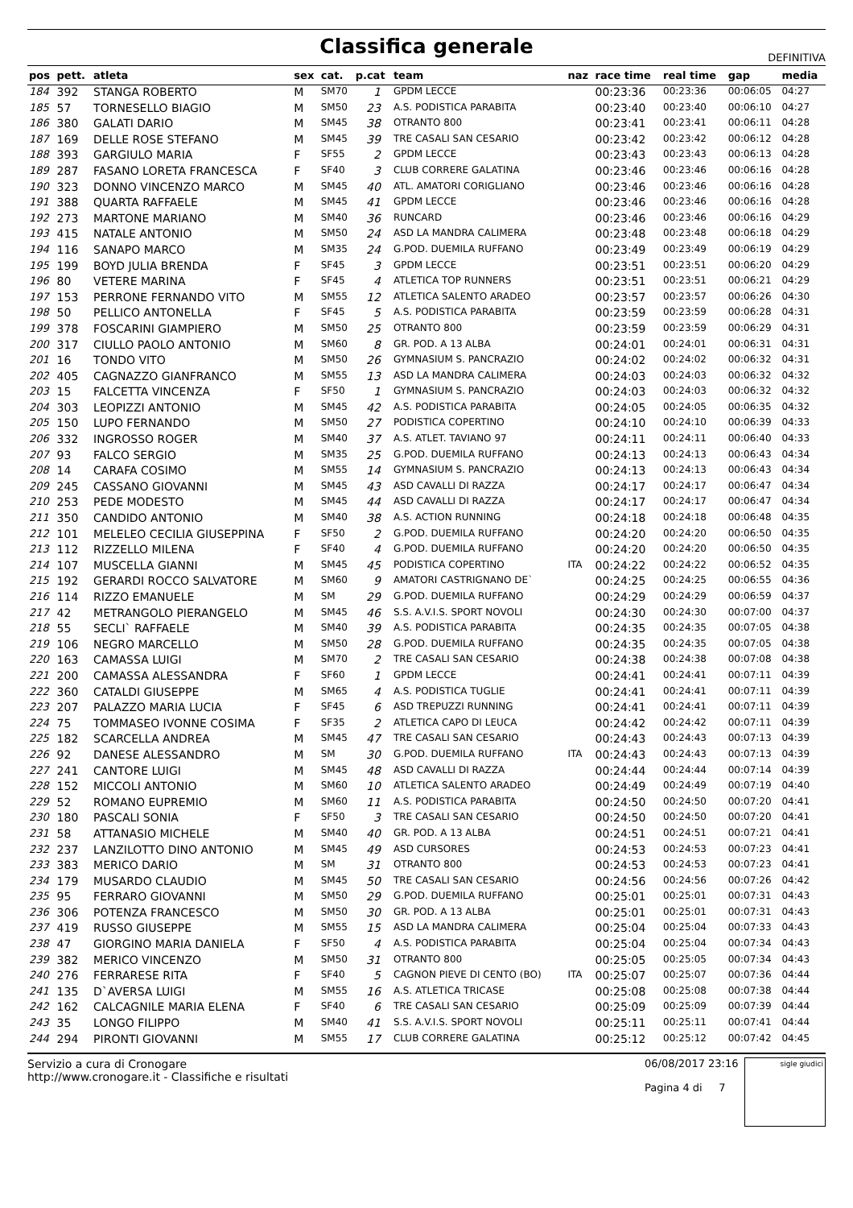Classifica generale
DEFINITIVA
| pos | pett. | atleta | sex | cat. | p.cat | team | naz | race time | real time | gap | media |
| --- | --- | --- | --- | --- | --- | --- | --- | --- | --- | --- | --- |
| 184 | 392 | STANGA ROBERTO | M | SM70 | 1 | GPDM LECCE | | 00:23:36 | 00:23:36 | 00:06:05 | 04:27 |
| 185 | 57 | TORNESELLO BIAGIO | M | SM50 | 23 | A.S. PODISTICA PARABITA | | 00:23:40 | 00:23:40 | 00:06:10 | 04:27 |
| 186 | 380 | GALATI DARIO | M | SM45 | 38 | OTRANTO 800 | | 00:23:41 | 00:23:41 | 00:06:11 | 04:28 |
| 187 | 169 | DELLE ROSE STEFANO | M | SM45 | 39 | TRE CASALI SAN CESARIO | | 00:23:42 | 00:23:42 | 00:06:12 | 04:28 |
| 188 | 393 | GARGIULO MARIA | F | SF55 | 2 | GPDM LECCE | | 00:23:43 | 00:23:43 | 00:06:13 | 04:28 |
| 189 | 287 | FASANO LORETA FRANCESCA | F | SF40 | 3 | CLUB CORRERE GALATINA | | 00:23:46 | 00:23:46 | 00:06:16 | 04:28 |
| 190 | 323 | DONNO VINCENZO MARCO | M | SM45 | 40 | ATL. AMATORI CORIGLIANO | | 00:23:46 | 00:23:46 | 00:06:16 | 04:28 |
| 191 | 388 | QUARTA RAFFAELE | M | SM45 | 41 | GPDM LECCE | | 00:23:46 | 00:23:46 | 00:06:16 | 04:28 |
| 192 | 273 | MARTONE MARIANO | M | SM40 | 36 | RUNCARD | | 00:23:46 | 00:23:46 | 00:06:16 | 04:29 |
| 193 | 415 | NATALE ANTONIO | M | SM50 | 24 | ASD LA MANDRA CALIMERA | | 00:23:48 | 00:23:48 | 00:06:18 | 04:29 |
| 194 | 116 | SANAPO MARCO | M | SM35 | 24 | G.POD. DUEMILA RUFFANO | | 00:23:49 | 00:23:49 | 00:06:19 | 04:29 |
| 195 | 199 | BOYD JULIA BRENDA | F | SF45 | 3 | GPDM LECCE | | 00:23:51 | 00:23:51 | 00:06:20 | 04:29 |
| 196 | 80 | VETERE MARINA | F | SF45 | 4 | ATLETICA TOP RUNNERS | | 00:23:51 | 00:23:51 | 00:06:21 | 04:29 |
| 197 | 153 | PERRONE FERNANDO VITO | M | SM55 | 12 | ATLETICA SALENTO ARADEO | | 00:23:57 | 00:23:57 | 00:06:26 | 04:30 |
| 198 | 50 | PELLICO ANTONELLA | F | SF45 | 5 | A.S. PODISTICA PARABITA | | 00:23:59 | 00:23:59 | 00:06:28 | 04:31 |
| 199 | 378 | FOSCARINI GIAMPIERO | M | SM50 | 25 | OTRANTO 800 | | 00:23:59 | 00:23:59 | 00:06:29 | 04:31 |
| 200 | 317 | CIULLO PAOLO ANTONIO | M | SM60 | 8 | GR. POD. A 13 ALBA | | 00:24:01 | 00:24:01 | 00:06:31 | 04:31 |
| 201 | 16 | TONDO VITO | M | SM50 | 26 | GYMNASIUM S. PANCRAZIO | | 00:24:02 | 00:24:02 | 00:06:32 | 04:31 |
| 202 | 405 | CAGNAZZO GIANFRANCO | M | SM55 | 13 | ASD LA MANDRA CALIMERA | | 00:24:03 | 00:24:03 | 00:06:32 | 04:32 |
| 203 | 15 | FALCETTA VINCENZA | F | SF50 | 1 | GYMNASIUM S. PANCRAZIO | | 00:24:03 | 00:24:03 | 00:06:32 | 04:32 |
| 204 | 303 | LEOPIZZI ANTONIO | M | SM45 | 42 | A.S. PODISTICA PARABITA | | 00:24:05 | 00:24:05 | 00:06:35 | 04:32 |
| 205 | 150 | LUPO FERNANDO | M | SM50 | 27 | PODISTICA COPERTINO | | 00:24:10 | 00:24:10 | 00:06:39 | 04:33 |
| 206 | 332 | INGROSSO ROGER | M | SM40 | 37 | A.S. ATLET. TAVIANO 97 | | 00:24:11 | 00:24:11 | 00:06:40 | 04:33 |
| 207 | 93 | FALCO SERGIO | M | SM35 | 25 | G.POD. DUEMILA RUFFANO | | 00:24:13 | 00:24:13 | 00:06:43 | 04:34 |
| 208 | 14 | CARAFA COSIMO | M | SM55 | 14 | GYMNASIUM S. PANCRAZIO | | 00:24:13 | 00:24:13 | 00:06:43 | 04:34 |
| 209 | 245 | CASSANO GIOVANNI | M | SM45 | 43 | ASD CAVALLI DI RAZZA | | 00:24:17 | 00:24:17 | 00:06:47 | 04:34 |
| 210 | 253 | PEDE MODESTO | M | SM45 | 44 | ASD CAVALLI DI RAZZA | | 00:24:17 | 00:24:17 | 00:06:47 | 04:34 |
| 211 | 350 | CANDIDO ANTONIO | M | SM40 | 38 | A.S. ACTION RUNNING | | 00:24:18 | 00:24:18 | 00:06:48 | 04:35 |
| 212 | 101 | MELELEO CECILIA GIUSEPPINA | F | SF50 | 2 | G.POD. DUEMILA RUFFANO | | 00:24:20 | 00:24:20 | 00:06:50 | 04:35 |
| 213 | 112 | RIZZELLO MILENA | F | SF40 | 4 | G.POD. DUEMILA RUFFANO | | 00:24:20 | 00:24:20 | 00:06:50 | 04:35 |
| 214 | 107 | MUSCELLA GIANNI | M | SM45 | 45 | PODISTICA COPERTINO | ITA | 00:24:22 | 00:24:22 | 00:06:52 | 04:35 |
| 215 | 192 | GERARDI ROCCO SALVATORE | M | SM60 | 9 | AMATORI CASTRIGNANO DE` | | 00:24:25 | 00:24:25 | 00:06:55 | 04:36 |
| 216 | 114 | RIZZO EMANUELE | M | SM | 29 | G.POD. DUEMILA RUFFANO | | 00:24:29 | 00:24:29 | 00:06:59 | 04:37 |
| 217 | 42 | METRANGOLO PIERANGELO | M | SM45 | 46 | S.S. A.V.I.S. SPORT NOVOLI | | 00:24:30 | 00:24:30 | 00:07:00 | 04:37 |
| 218 | 55 | SECLI` RAFFAELE | M | SM40 | 39 | A.S. PODISTICA PARABITA | | 00:24:35 | 00:24:35 | 00:07:05 | 04:38 |
| 219 | 106 | NEGRO MARCELLO | M | SM50 | 28 | G.POD. DUEMILA RUFFANO | | 00:24:35 | 00:24:35 | 00:07:05 | 04:38 |
| 220 | 163 | CAMASSA LUIGI | M | SM70 | 2 | TRE CASALI SAN CESARIO | | 00:24:38 | 00:24:38 | 00:07:08 | 04:38 |
| 221 | 200 | CAMASSA ALESSANDRA | F | SF60 | 1 | GPDM LECCE | | 00:24:41 | 00:24:41 | 00:07:11 | 04:39 |
| 222 | 360 | CATALDI GIUSEPPE | M | SM65 | 4 | A.S. PODISTICA TUGLIE | | 00:24:41 | 00:24:41 | 00:07:11 | 04:39 |
| 223 | 207 | PALAZZO MARIA LUCIA | F | SF45 | 6 | ASD TREPUZZI RUNNING | | 00:24:41 | 00:24:41 | 00:07:11 | 04:39 |
| 224 | 75 | TOMMASEO IVONNE COSIMA | F | SF35 | 2 | ATLETICA CAPO DI LEUCA | | 00:24:42 | 00:24:42 | 00:07:11 | 04:39 |
| 225 | 182 | SCARCELLA ANDREA | M | SM45 | 47 | TRE CASALI SAN CESARIO | | 00:24:43 | 00:24:43 | 00:07:13 | 04:39 |
| 226 | 92 | DANESE ALESSANDRO | M | SM | 30 | G.POD. DUEMILA RUFFANO | ITA | 00:24:43 | 00:24:43 | 00:07:13 | 04:39 |
| 227 | 241 | CANTORE LUIGI | M | SM45 | 48 | ASD CAVALLI DI RAZZA | | 00:24:44 | 00:24:44 | 00:07:14 | 04:39 |
| 228 | 152 | MICCOLI ANTONIO | M | SM60 | 10 | ATLETICA SALENTO ARADEO | | 00:24:49 | 00:24:49 | 00:07:19 | 04:40 |
| 229 | 52 | ROMANO EUPREMIO | M | SM60 | 11 | A.S. PODISTICA PARABITA | | 00:24:50 | 00:24:50 | 00:07:20 | 04:41 |
| 230 | 180 | PASCALI SONIA | F | SF50 | 3 | TRE CASALI SAN CESARIO | | 00:24:50 | 00:24:50 | 00:07:20 | 04:41 |
| 231 | 58 | ATTANASIO MICHELE | M | SM40 | 40 | GR. POD. A 13 ALBA | | 00:24:51 | 00:24:51 | 00:07:21 | 04:41 |
| 232 | 237 | LANZILOTTO DINO ANTONIO | M | SM45 | 49 | ASD CURSORES | | 00:24:53 | 00:24:53 | 00:07:23 | 04:41 |
| 233 | 383 | MERICO DARIO | M | SM | 31 | OTRANTO 800 | | 00:24:53 | 00:24:53 | 00:07:23 | 04:41 |
| 234 | 179 | MUSARDO CLAUDIO | M | SM45 | 50 | TRE CASALI SAN CESARIO | | 00:24:56 | 00:24:56 | 00:07:26 | 04:42 |
| 235 | 95 | FERRARO GIOVANNI | M | SM50 | 29 | G.POD. DUEMILA RUFFANO | | 00:25:01 | 00:25:01 | 00:07:31 | 04:43 |
| 236 | 306 | POTENZA FRANCESCO | M | SM50 | 30 | GR. POD. A 13 ALBA | | 00:25:01 | 00:25:01 | 00:07:31 | 04:43 |
| 237 | 419 | RUSSO GIUSEPPE | M | SM55 | 15 | ASD LA MANDRA CALIMERA | | 00:25:04 | 00:25:04 | 00:07:33 | 04:43 |
| 238 | 47 | GIORGINO MARIA DANIELA | F | SF50 | 4 | A.S. PODISTICA PARABITA | | 00:25:04 | 00:25:04 | 00:07:34 | 04:43 |
| 239 | 382 | MERICO VINCENZO | M | SM50 | 31 | OTRANTO 800 | | 00:25:05 | 00:25:05 | 00:07:34 | 04:43 |
| 240 | 276 | FERRARESE RITA | F | SF40 | 5 | CAGNON PIEVE DI CENTO (BO) | ITA | 00:25:07 | 00:25:07 | 00:07:36 | 04:44 |
| 241 | 135 | D`AVERSA LUIGI | M | SM55 | 16 | A.S. ATLETICA TRICASE | | 00:25:08 | 00:25:08 | 00:07:38 | 04:44 |
| 242 | 162 | CALCAGNILE MARIA ELENA | F | SF40 | 6 | TRE CASALI SAN CESARIO | | 00:25:09 | 00:25:09 | 00:07:39 | 04:44 |
| 243 | 35 | LONGO FILIPPO | M | SM40 | 41 | S.S. A.V.I.S. SPORT NOVOLI | | 00:25:11 | 00:25:11 | 00:07:41 | 04:44 |
| 244 | 294 | PIRONTI GIOVANNI | M | SM55 | 17 | CLUB CORRERE GALATINA | | 00:25:12 | 00:25:12 | 00:07:42 | 04:45 |
Servizio a cura di Cronogare
http://www.cronogare.it - Classifiche e risultati
06/08/2017 23:16
Pagina 4 di 7
sigle giudici